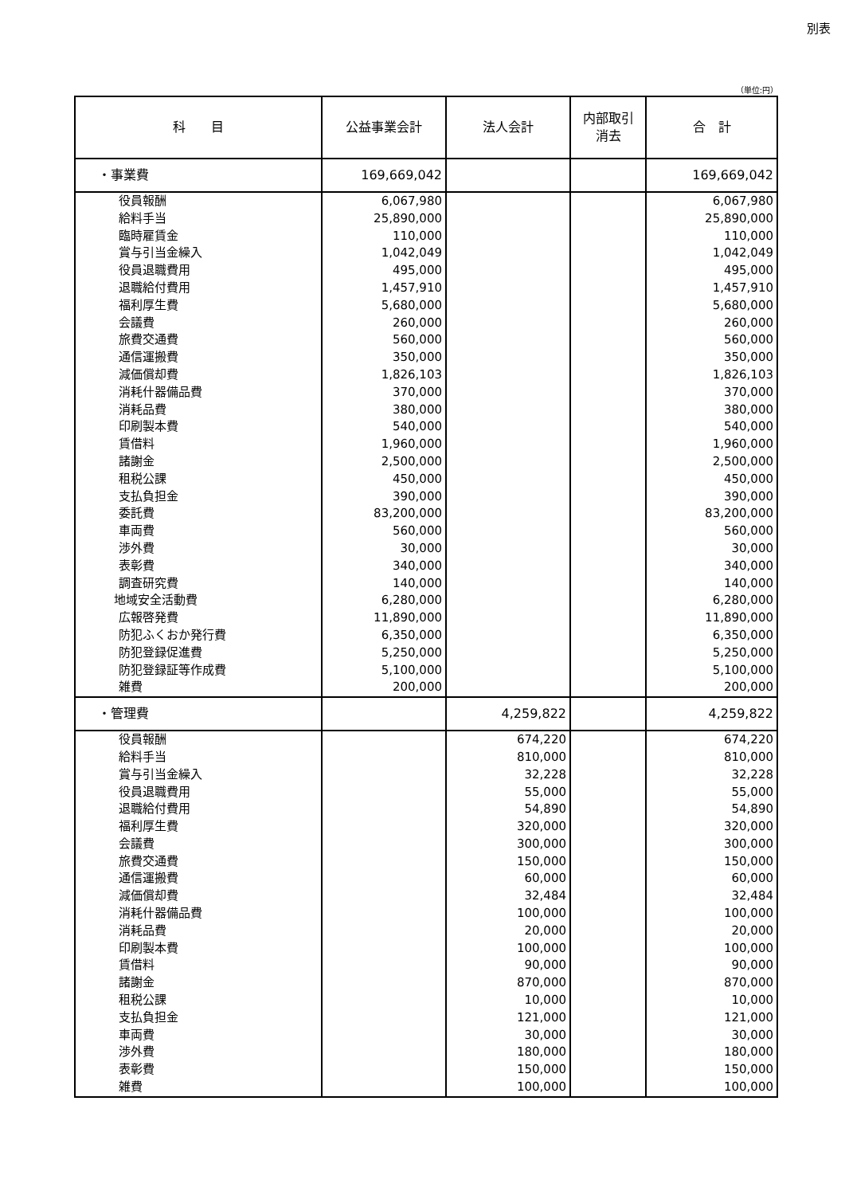別表
（単位:円）
| 科 目 | 公益事業会計 | 法人会計 | 内部取引 消去 | 合 計 |
| --- | --- | --- | --- | --- |
| ・事業費 | 169,669,042 | | | 169,669,042 |
| 役員報酬 | 6,067,980 | | | 6,067,980 |
| 給料手当 | 25,890,000 | | | 25,890,000 |
| 臨時雇賃金 | 110,000 | | | 110,000 |
| 賞与引当金繰入 | 1,042,049 | | | 1,042,049 |
| 役員退職費用 | 495,000 | | | 495,000 |
| 退職給付費用 | 1,457,910 | | | 1,457,910 |
| 福利厚生費 | 5,680,000 | | | 5,680,000 |
| 会議費 | 260,000 | | | 260,000 |
| 旅費交通費 | 560,000 | | | 560,000 |
| 通信運搬費 | 350,000 | | | 350,000 |
| 減価償却費 | 1,826,103 | | | 1,826,103 |
| 消耗什器備品費 | 370,000 | | | 370,000 |
| 消耗品費 | 380,000 | | | 380,000 |
| 印刷製本費 | 540,000 | | | 540,000 |
| 賃借料 | 1,960,000 | | | 1,960,000 |
| 諸謝金 | 2,500,000 | | | 2,500,000 |
| 租税公課 | 450,000 | | | 450,000 |
| 支払負担金 | 390,000 | | | 390,000 |
| 委託費 | 83,200,000 | | | 83,200,000 |
| 車両費 | 560,000 | | | 560,000 |
| 渉外費 | 30,000 | | | 30,000 |
| 表彰費 | 340,000 | | | 340,000 |
| 調査研究費 | 140,000 | | | 140,000 |
| 地域安全活動費 | 6,280,000 | | | 6,280,000 |
| 広報啓発費 | 11,890,000 | | | 11,890,000 |
| 防犯ふくおか発行費 | 6,350,000 | | | 6,350,000 |
| 防犯登録促進費 | 5,250,000 | | | 5,250,000 |
| 防犯登録証等作成費 | 5,100,000 | | | 5,100,000 |
| 雑費 | 200,000 | | | 200,000 |
| ・管理費 | | 4,259,822 | | 4,259,822 |
| 役員報酬 | | 674,220 | | 674,220 |
| 給料手当 | | 810,000 | | 810,000 |
| 賞与引当金繰入 | | 32,228 | | 32,228 |
| 役員退職費用 | | 55,000 | | 55,000 |
| 退職給付費用 | | 54,890 | | 54,890 |
| 福利厚生費 | | 320,000 | | 320,000 |
| 会議費 | | 300,000 | | 300,000 |
| 旅費交通費 | | 150,000 | | 150,000 |
| 通信運搬費 | | 60,000 | | 60,000 |
| 減価償却費 | | 32,484 | | 32,484 |
| 消耗什器備品費 | | 100,000 | | 100,000 |
| 消耗品費 | | 20,000 | | 20,000 |
| 印刷製本費 | | 100,000 | | 100,000 |
| 賃借料 | | 90,000 | | 90,000 |
| 諸謝金 | | 870,000 | | 870,000 |
| 租税公課 | | 10,000 | | 10,000 |
| 支払負担金 | | 121,000 | | 121,000 |
| 車両費 | | 30,000 | | 30,000 |
| 渉外費 | | 180,000 | | 180,000 |
| 表彰費 | | 150,000 | | 150,000 |
| 雑費 | | 100,000 | | 100,000 |